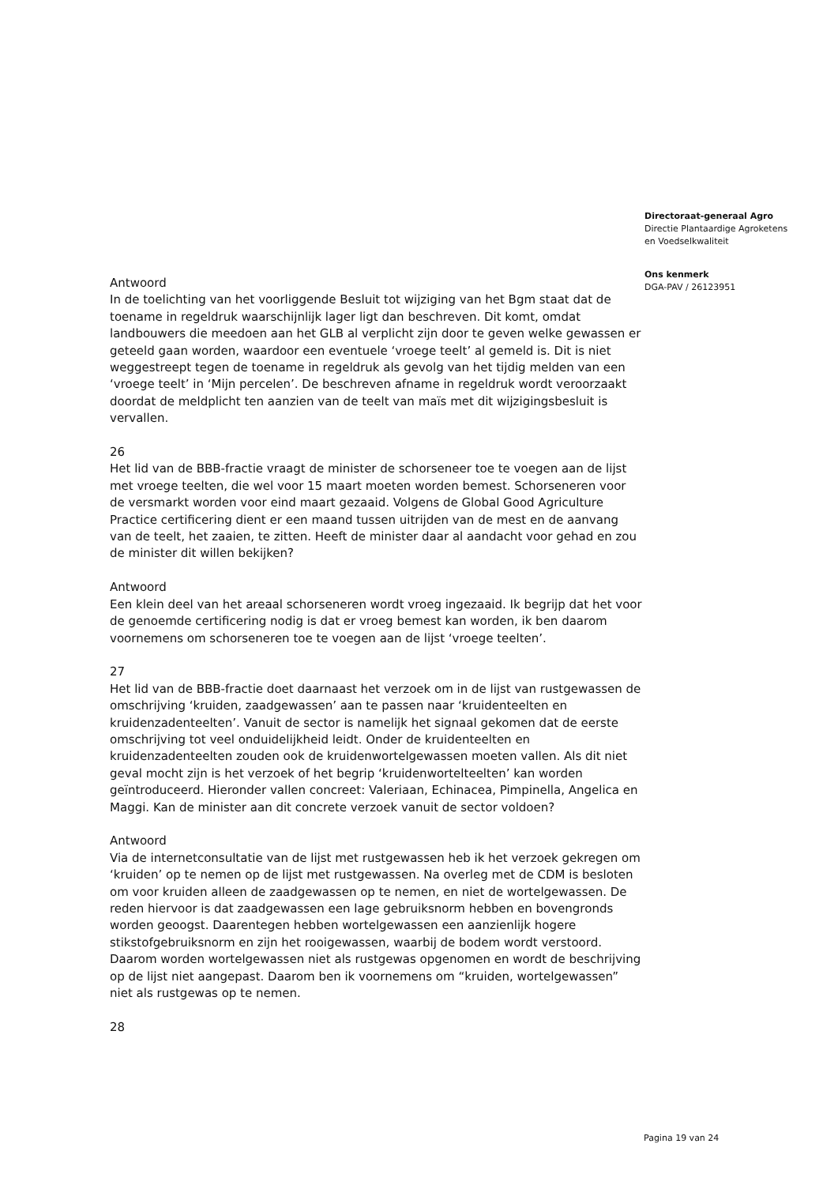Directoraat-generaal Agro
Directie Plantaardige Agroketens
en Voedselkwaliteit
Ons kenmerk
DGA-PAV / 26123951
Antwoord
In de toelichting van het voorliggende Besluit tot wijziging van het Bgm staat dat de toename in regeldruk waarschijnlijk lager ligt dan beschreven. Dit komt, omdat landbouwers die meedoen aan het GLB al verplicht zijn door te geven welke gewassen er geteeld gaan worden, waardoor een eventuele ‘vroege teelt’ al gemeld is. Dit is niet weggestreept tegen de toename in regeldruk als gevolg van het tijdig melden van een ‘vroege teelt’ in ‘Mijn percelen’. De beschreven afname in regeldruk wordt veroorzaakt doordat de meldplicht ten aanzien van de teelt van maïs met dit wijzigingsbesluit is vervallen.
26
Het lid van de BBB-fractie vraagt de minister de schorseneer toe te voegen aan de lijst met vroege teelten, die wel voor 15 maart moeten worden bemest. Schorseneren voor de versmarkt worden voor eind maart gezaaid. Volgens de Global Good Agriculture Practice certificering dient er een maand tussen uitrijden van de mest en de aanvang van de teelt, het zaaien, te zitten. Heeft de minister daar al aandacht voor gehad en zou de minister dit willen bekijken?
Antwoord
Een klein deel van het areaal schorseneren wordt vroeg ingezaaid. Ik begrijp dat het voor de genoemde certificering nodig is dat er vroeg bemest kan worden, ik ben daarom voornemens om schorseneren toe te voegen aan de lijst ‘vroege teelten’.
27
Het lid van de BBB-fractie doet daarnaast het verzoek om in de lijst van rustgewassen de omschrijving ‘kruiden, zaadgewassen’ aan te passen naar ‘kruidenteelten en kruidenzadenteelten’. Vanuit de sector is namelijk het signaal gekomen dat de eerste omschrijving tot veel onduidelijkheid leidt. Onder de kruidenteelten en kruidenzadenteelten zouden ook de kruidenwortelgewassen moeten vallen. Als dit niet geval mocht zijn is het verzoek of het begrip ‘kruidenwortelteelten’ kan worden geïntroduceerd. Hieronder vallen concreet: Valeriaan, Echinacea, Pimpinella, Angelica en Maggi. Kan de minister aan dit concrete verzoek vanuit de sector voldoen?
Antwoord
Via de internetconsultatie van de lijst met rustgewassen heb ik het verzoek gekregen om ‘kruiden’ op te nemen op de lijst met rustgewassen. Na overleg met de CDM is besloten om voor kruiden alleen de zaadgewassen op te nemen, en niet de wortelgewassen. De reden hiervoor is dat zaadgewassen een lage gebruiksnorm hebben en bovengronds worden geoogst. Daarentegen hebben wortelgewassen een aanzienlijk hogere stikstofgebruiksnorm en zijn het rooigewassen, waarbij de bodem wordt verstoord. Daarom worden wortelgewassen niet als rustgewas opgenomen en wordt de beschrijving op de lijst niet aangepast. Daarom ben ik voornemens om “kruiden, wortelgewassen” niet als rustgewas op te nemen.
28
Pagina 19 van 24